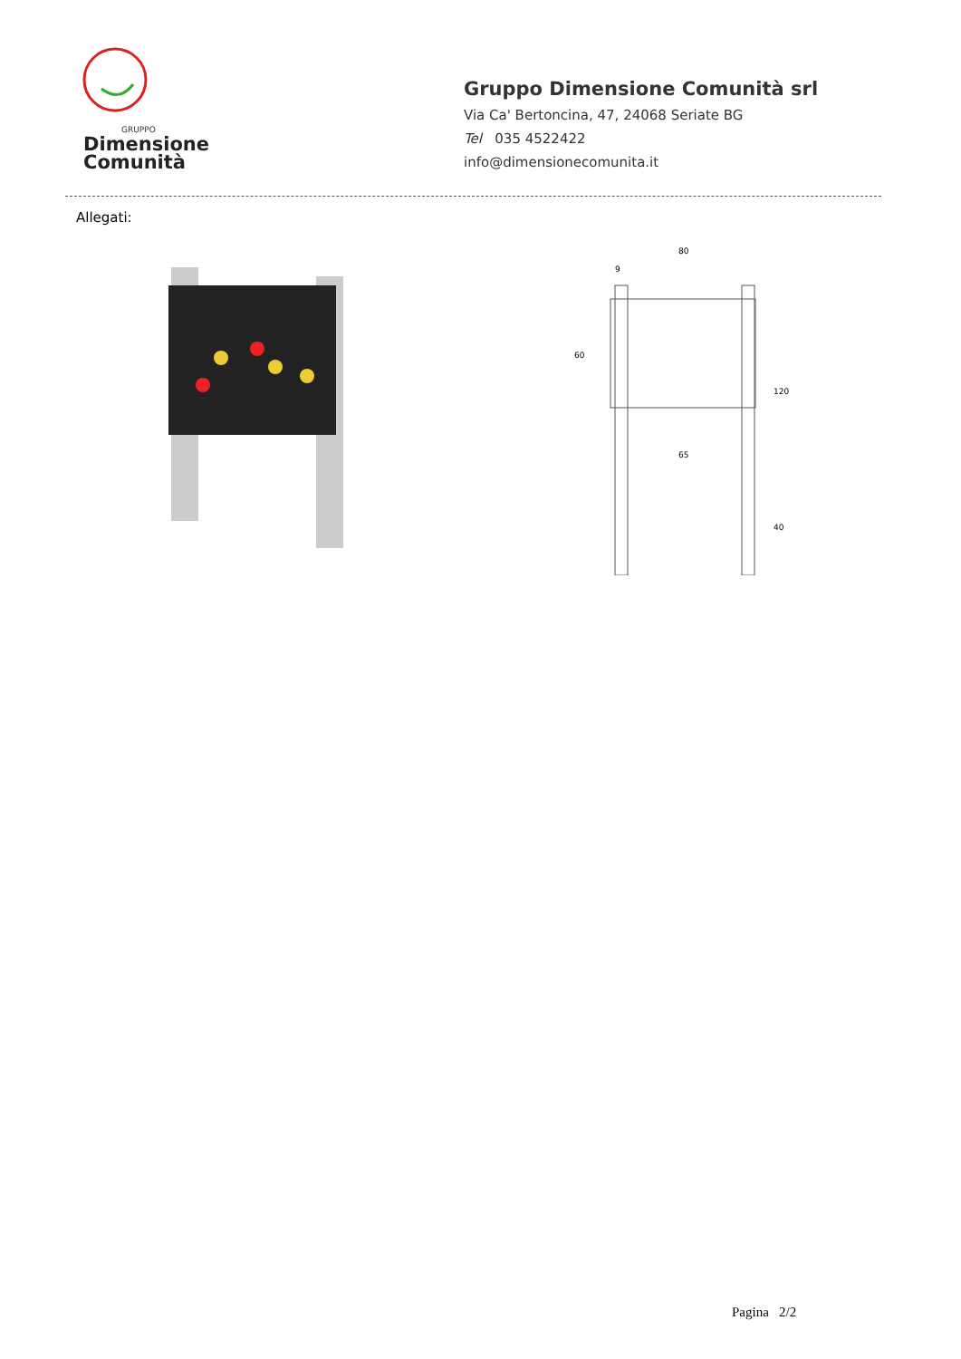GRUPPO
Dimensione
Comunità
Gruppo Dimensione Comunità srl
Via Ca' Bertoncina, 47, 24068 Seriate BG
Tel 035 4522422
info@dimensionecomunita.it
Allegati:
80
9
65
120
40
60
Pagina 2/2